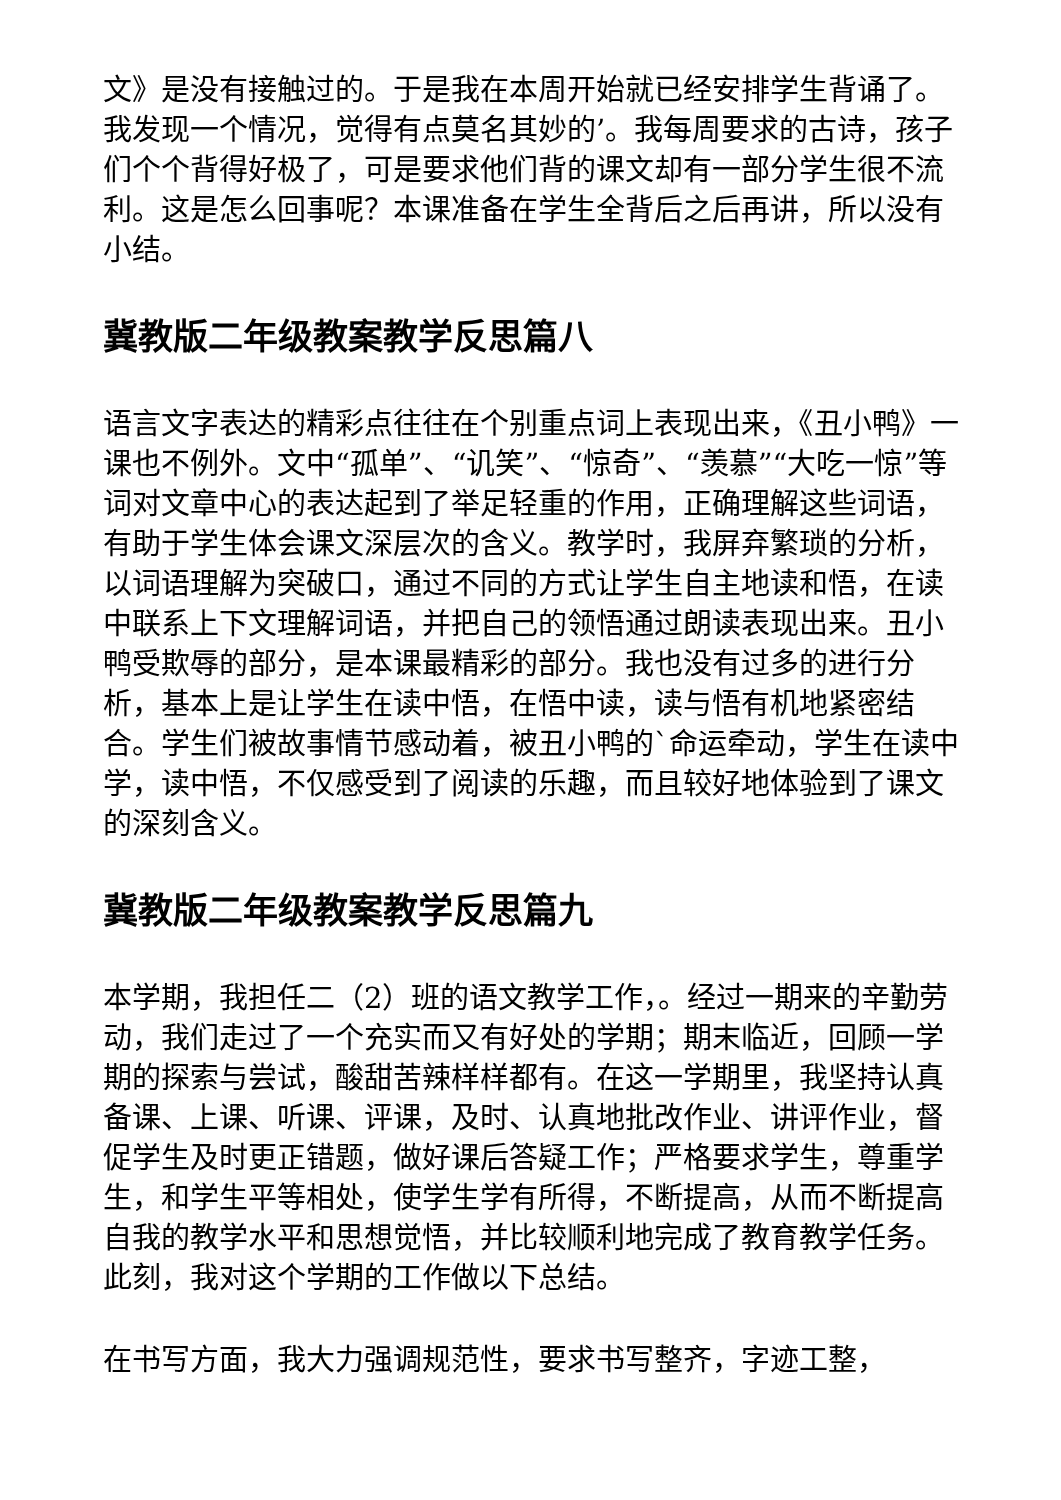文》是没有接触过的。于是我在本周开始就已经安排学生背诵了。我发现一个情况，觉得有点莫名其妙的’。我每周要求的古诗，孩子们个个背得好极了，可是要求他们背的课文却有一部分学生很不流利。这是怎么回事呢？本课准备在学生全背后之后再讲，所以没有小结。
冀教版二年级教案教学反思篇八
语言文字表达的精彩点往往在个别重点词上表现出来，《丑小鸭》一课也不例外。文中“孤单”、“讥笑”、“惊奇”、“羡慕”“大吃一惊”等词对文章中心的表达起到了举足轻重的作用，正确理解这些词语，有助于学生体会课文深层次的含义。教学时，我屏弃繁琐的分析，以词语理解为突破口，通过不同的方式让学生自主地读和悟，在读中联系上下文理解词语，并把自己的领悟通过朗读表现出来。丑小鸭受欺辱的部分，是本课最精彩的部分。我也没有过多的进行分析，基本上是让学生在读中悟，在悟中读，读与悟有机地紧密结合。学生们被故事情节感动着，被丑小鸭的`命运牵动，学生在读中学，读中悟，不仅感受到了阅读的乐趣，而且较好地体验到了课文的深刻含义。
冀教版二年级教案教学反思篇九
本学期，我担任二（2）班的语文教学工作，。经过一期来的辛勤劳动，我们走过了一个充实而又有好处的学期；期末临近，回顾一学期的探索与尝试，酸甜苦辣样样都有。在这一学期里，我坚持认真备课、上课、听课、评课，及时、认真地批改作业、讲评作业，督促学生及时更正错题，做好课后答疑工作；严格要求学生，尊重学生，和学生平等相处，使学生学有所得，不断提高，从而不断提高自我的教学水平和思想觉悟，并比较顺利地完成了教育教学任务。此刻，我对这个学期的工作做以下总结。
在书写方面，我大力强调规范性，要求书写整齐，字迹工整，